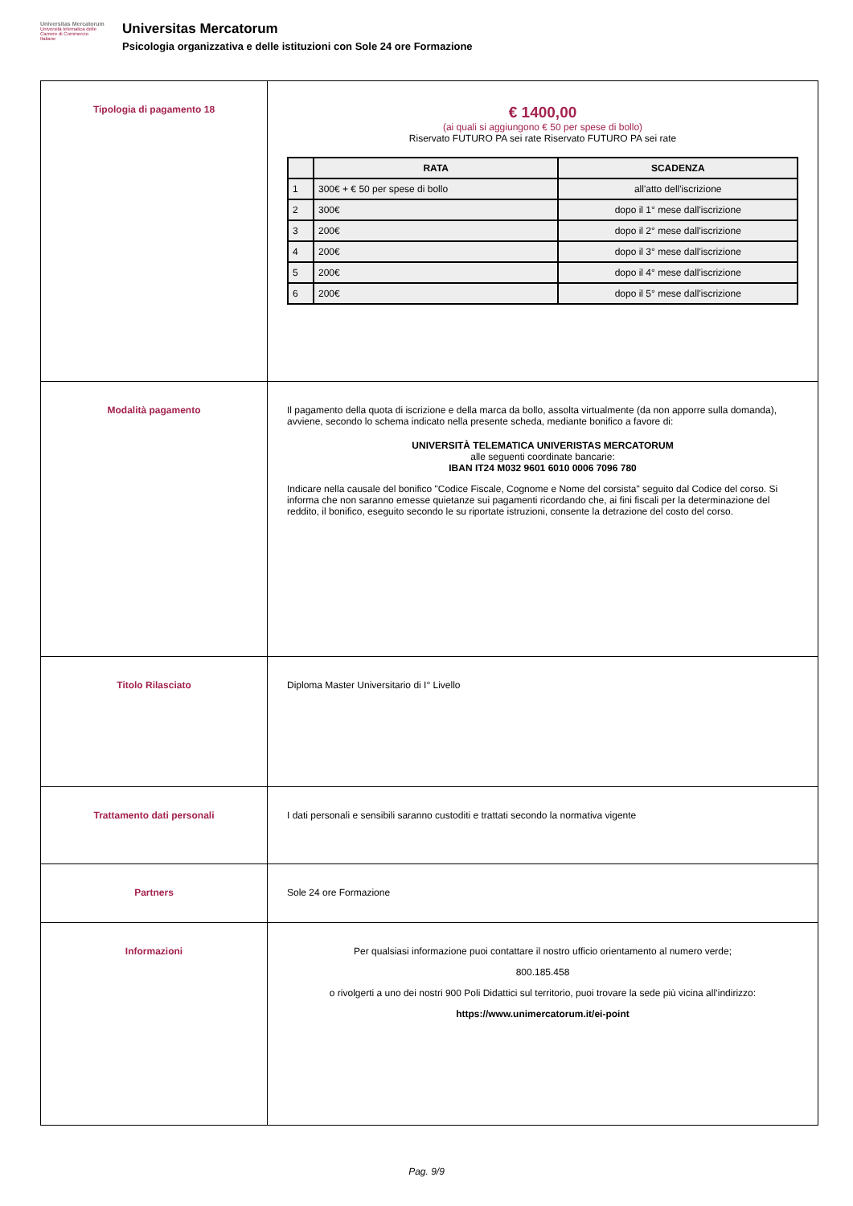Universitas Mercatorum
Università telematica delle Camere di Commercio Italiane
Universitas Mercatorum
Psicologia organizzativa e delle istituzioni con Sole 24 ore Formazione
| Tipologia di pagamento 18 | € 1400,00 (ai quali si aggiungono € 50 per spese di bollo) Riservato FUTURO PA sei rate Riservato FUTURO PA sei rate / / RATA / SCADENZA / / --- / --- / --- / / 1 / 300€ + € 50 per spese di bollo / all'atto dell'iscrizione / / 2 / 300€ / dopo il 1° mese dall'iscrizione / / 3 / 200€ / dopo il 2° mese dall'iscrizione / / 4 / 200€ / dopo il 3° mese dall'iscrizione / / 5 / 200€ / dopo il 4° mese dall'iscrizione / / 6 / 200€ / dopo il 5° mese dall'iscrizione / |
| Modalità pagamento | Il pagamento della quota di iscrizione e della marca da bollo, assolta virtualmente (da non apporre sulla domanda), avviene, secondo lo schema indicato nella presente scheda, mediante bonifico a favore di: UNIVERSITÀ TELEMATICA UNIVERISTAS MERCATORUM alle seguenti coordinate bancarie: IBAN IT24 M032 9601 6010 0006 7096 780 Indicare nella causale del bonifico "Codice Fiscale, Cognome e Nome del corsista" seguito dal Codice del corso. Si informa che non saranno emesse quietanze sui pagamenti ricordando che, ai fini fiscali per la determinazione del reddito, il bonifico, eseguito secondo le su riportate istruzioni, consente la detrazione del costo del corso. |
| Titolo Rilasciato | Diploma Master Universitario di I° Livello |
| Trattamento dati personali | I dati personali e sensibili saranno custoditi e trattati secondo la normativa vigente |
| Partners | Sole 24 ore Formazione |
| Informazioni | Per qualsiasi informazione puoi contattare il nostro ufficio orientamento al numero verde; 800.185.458 o rivolgerti a uno dei nostri 900 Poli Didattici sul territorio, puoi trovare la sede più vicina all’indirizzo: https://www.unimercatorum.it/ei-point |
Pag. 9/9